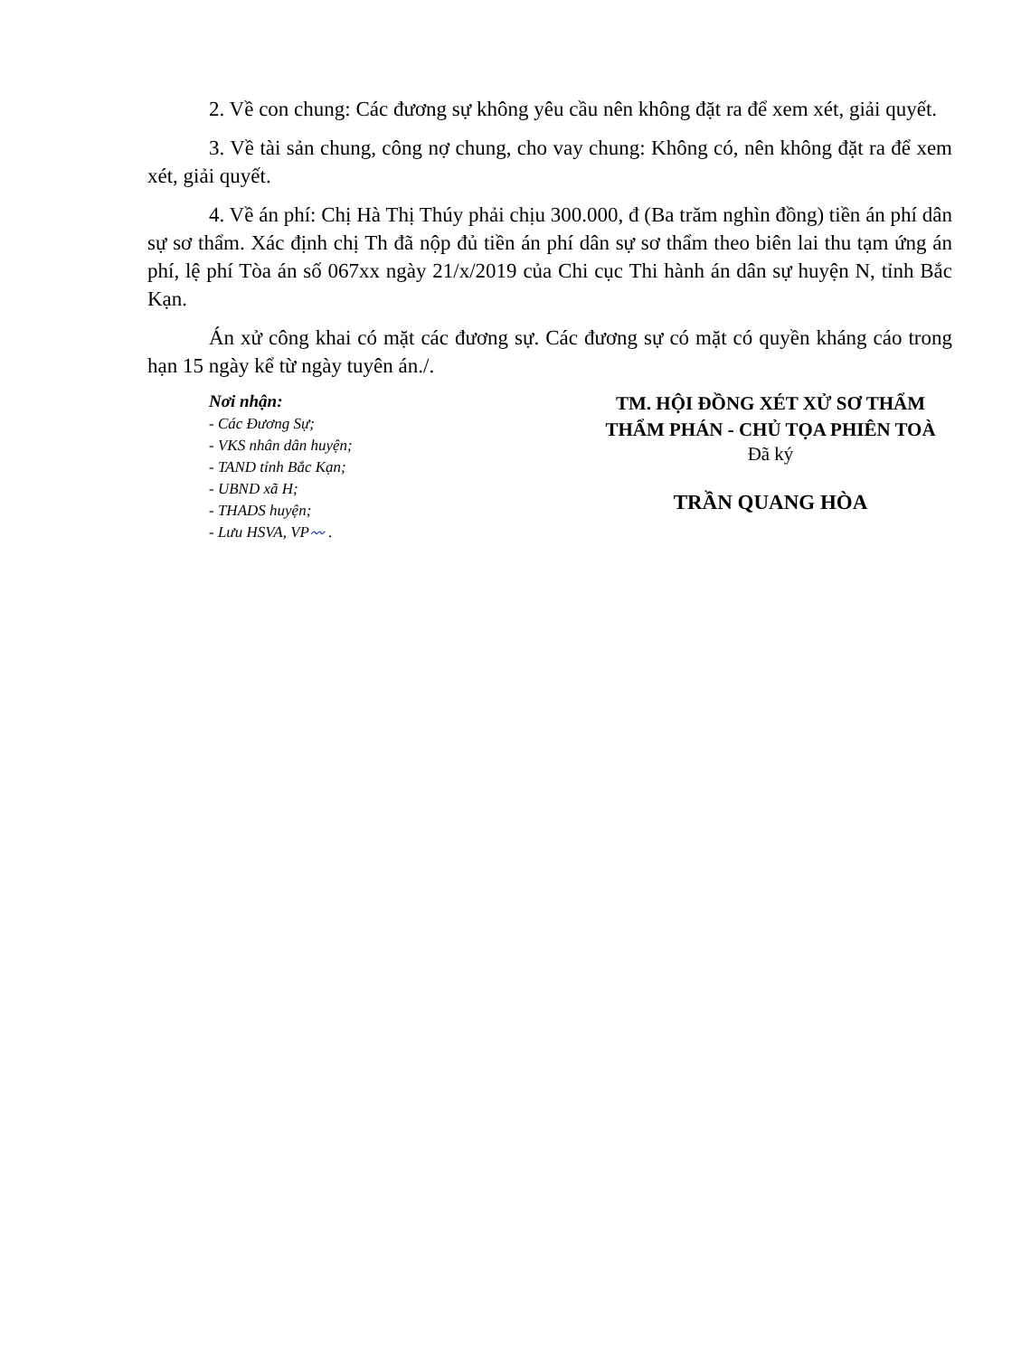2. Về con chung: Các đương sự không yêu cầu nên không đặt ra để xem xét, giải quyết.
3. Về tài sản chung, công nợ chung, cho vay chung: Không có, nên không đặt ra để xem xét, giải quyết.
4. Về án phí: Chị Hà Thị Thúy phải chịu 300.000, đ (Ba trăm nghìn đồng) tiền án phí dân sự sơ thẩm. Xác định chị Th đã nộp đủ tiền án phí dân sự sơ thẩm theo biên lai thu tạm ứng án phí, lệ phí Tòa án số 067xx ngày 21/x/2019 của Chi cục Thi hành án dân sự huyện N, tỉnh Bắc Kạn.
Án xử công khai có mặt các đương sự. Các đương sự có mặt có quyền kháng cáo trong hạn 15 ngày kể từ ngày tuyên án./.
Nơi nhận:
- Các Đương Sự;
- VKS nhân dân huyện;
- TAND tỉnh Bắc Kạn;
- UBND xã H;
- THADS huyện;
- Lưu HSVA, VP〰 .
TM. HỘI ĐỒNG XÉT XỬ SƠ THẨM
THẨM PHÁN - CHỦ TỌA PHIÊN TOÀ
Đã ký
TRẦN QUANG HÒA